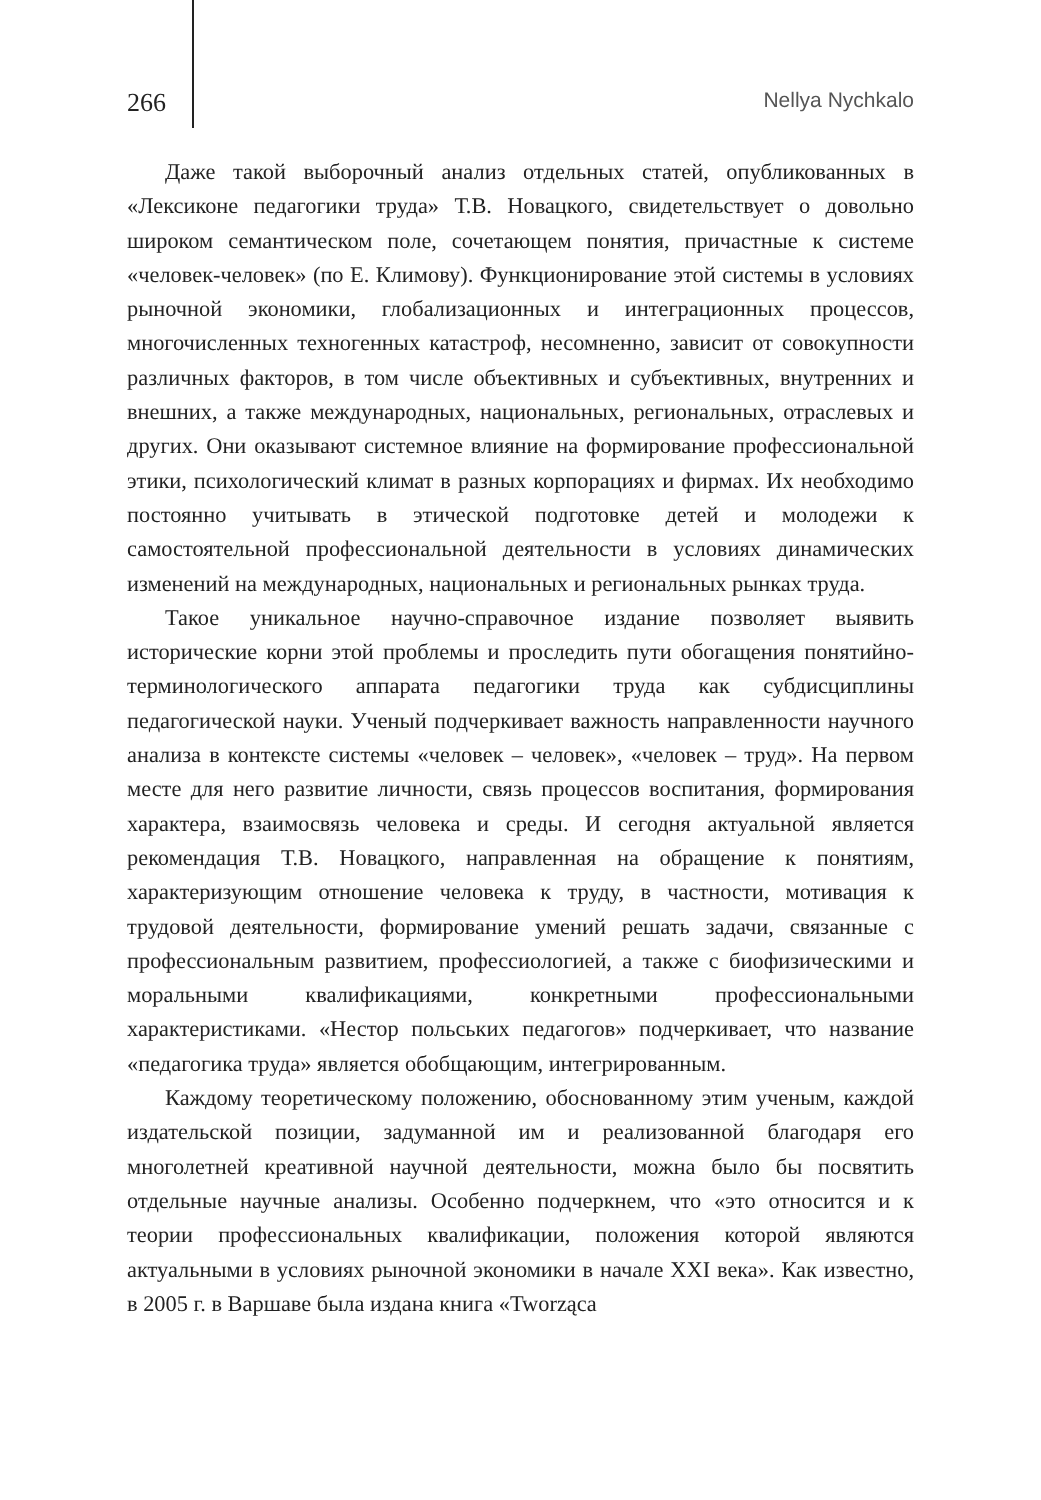266 Nellya Nychkalo
Даже такой выборочный анализ отдельных статей, опубликованных в «Лексиконе педагогики труда» Т.В. Новацкого, свидетельствует о довольно широком семантическом поле, сочетающем понятия, причастные к системе «человек-человек» (по Е. Климову). Функционирование этой системы в условиях рыночной экономики, глобализационных и интеграционных процессов, многочисленных техногенных катастроф, несомненно, зависит от совокупности различных факторов, в том числе объективных и субъективных, внутренних и внешних, а также международных, национальных, региональных, отраслевых и других. Они оказывают системное влияние на формирование профессиональной этики, психологический климат в разных корпорациях и фирмах. Их необходимо постоянно учитывать в этической подготовке детей и молодежи к самостоятельной профессиональной деятельности в условиях динамических изменений на международных, национальных и региональных рынках труда.
Такое уникальное научно-справочное издание позволяет выявить исторические корни этой проблемы и проследить пути обогащения понятийно-терминологического аппарата педагогики труда как субдисциплины педагогической науки. Ученый подчеркивает важность направленности научного анализа в контексте системы «человек – человек», «человек – труд». На первом месте для него развитие личности, связь процессов воспитания, формирования характера, взаимосвязь человека и среды. И сегодня актуальной является рекомендация Т.В. Новацкого, направленная на обращение к понятиям, характеризующим отношение человека к труду, в частности, мотивация к трудовой деятельности, формирование умений решать задачи, связанные с профессиональным развитием, профессиологией, а также с биофизическими и моральными квалификациями, конкретными профессиональными характеристиками. «Нестор польських педагогов» подчеркивает, что название «педагогика труда» является обобщающим, интегрированным.
Каждому теоретическому положению, обоснованному этим ученым, каждой издательской позиции, задуманной им и реализованной благодаря его многолетней креативной научной деятельности, можна было бы посвятить отдельные научные анализы. Особенно подчеркнем, что «это относится и к теории профессиональных квалификации, положения которой являются актуальными в условиях рыночной экономики в начале XXI века». Как известно, в 2005 г. в Варшаве была издана книга «Tworząca